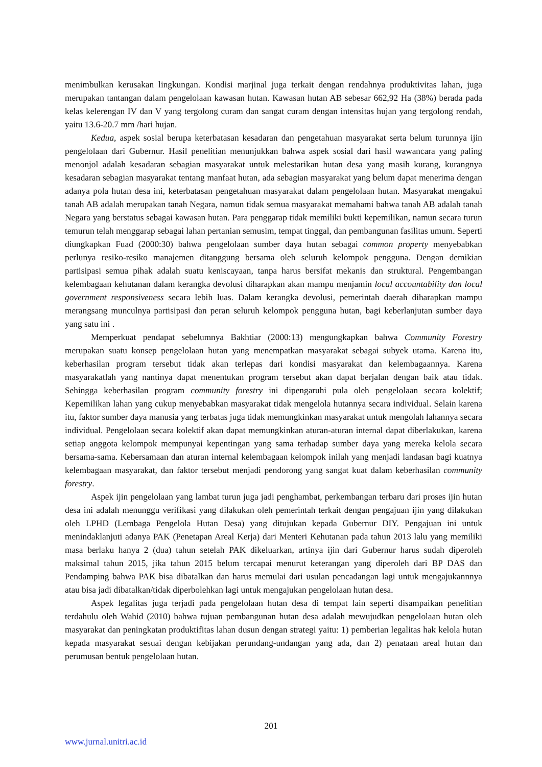menimbulkan kerusakan lingkungan. Kondisi marjinal juga terkait dengan rendahnya produktivitas lahan, juga merupakan tantangan dalam pengelolaan kawasan hutan. Kawasan hutan AB sebesar 662,92 Ha (38%) berada pada kelas kelerengan IV dan V yang tergolong curam dan sangat curam dengan intensitas hujan yang tergolong rendah, yaitu 13.6-20.7 mm /hari hujan.
Kedua, aspek sosial berupa keterbatasan kesadaran dan pengetahuan masyarakat serta belum turunnya ijin pengelolaan dari Gubernur. Hasil penelitian menunjukkan bahwa aspek sosial dari hasil wawancara yang paling menonjol adalah kesadaran sebagian masyarakat untuk melestarikan hutan desa yang masih kurang, kurangnya kesadaran sebagian masyarakat tentang manfaat hutan, ada sebagian masyarakat yang belum dapat menerima dengan adanya pola hutan desa ini, keterbatasan pengetahuan masyarakat dalam pengelolaan hutan. Masyarakat mengakui tanah AB adalah merupakan tanah Negara, namun tidak semua masyarakat memahami bahwa tanah AB adalah tanah Negara yang berstatus sebagai kawasan hutan. Para penggarap tidak memiliki bukti kepemilikan, namun secara turun temurun telah menggarap sebagai lahan pertanian semusim, tempat tinggal, dan pembangunan fasilitas umum. Seperti diungkapkan Fuad (2000:30) bahwa pengelolaan sumber daya hutan sebagai common property menyebabkan perlunya resiko-resiko manajemen ditanggung bersama oleh seluruh kelompok pengguna. Dengan demikian partisipasi semua pihak adalah suatu keniscayaan, tanpa harus bersifat mekanis dan struktural. Pengembangan kelembagaan kehutanan dalam kerangka devolusi diharapkan akan mampu menjamin local accountability dan local government responsiveness secara lebih luas. Dalam kerangka devolusi, pemerintah daerah diharapkan mampu merangsang munculnya partisipasi dan peran seluruh kelompok pengguna hutan, bagi keberlanjutan sumber daya yang satu ini .
Memperkuat pendapat sebelumnya Bakhtiar (2000:13) mengungkapkan bahwa Community Forestry merupakan suatu konsep pengelolaan hutan yang menempatkan masyarakat sebagai subyek utama. Karena itu, keberhasilan program tersebut tidak akan terlepas dari kondisi masyarakat dan kelembagaannya. Karena masyarakatlah yang nantinya dapat menentukan program tersebut akan dapat berjalan dengan baik atau tidak. Sehingga keberhasilan program community forestry ini dipengaruhi pula oleh pengelolaan secara kolektif; Kepemilikan lahan yang cukup menyebabkan masyarakat tidak mengelola hutannya secara individual. Selain karena itu, faktor sumber daya manusia yang terbatas juga tidak memungkinkan masyarakat untuk mengolah lahannya secara individual. Pengelolaan secara kolektif akan dapat memungkinkan aturan-aturan internal dapat diberlakukan, karena setiap anggota kelompok mempunyai kepentingan yang sama terhadap sumber daya yang mereka kelola secara bersama-sama. Kebersamaan dan aturan internal kelembagaan kelompok inilah yang menjadi landasan bagi kuatnya kelembagaan masyarakat, dan faktor tersebut menjadi pendorong yang sangat kuat dalam keberhasilan community forestry.
Aspek ijin pengelolaan yang lambat turun juga jadi penghambat, perkembangan terbaru dari proses ijin hutan desa ini adalah menunggu verifikasi yang dilakukan oleh pemerintah terkait dengan pengajuan ijin yang dilakukan oleh LPHD (Lembaga Pengelola Hutan Desa) yang ditujukan kepada Gubernur DIY. Pengajuan ini untuk menindaklanjuti adanya PAK (Penetapan Areal Kerja) dari Menteri Kehutanan pada tahun 2013 lalu yang memiliki masa berlaku hanya 2 (dua) tahun setelah PAK dikeluarkan, artinya ijin dari Gubernur harus sudah diperoleh maksimal tahun 2015, jika tahun 2015 belum tercapai menurut keterangan yang diperoleh dari BP DAS dan Pendamping bahwa PAK bisa dibatalkan dan harus memulai dari usulan pencadangan lagi untuk mengajukannnya atau bisa jadi dibatalkan/tidak diperbolehkan lagi untuk mengajukan pengelolaan hutan desa.
Aspek legalitas juga terjadi pada pengelolaan hutan desa di tempat lain seperti disampaikan penelitian terdahulu oleh Wahid (2010) bahwa tujuan pembangunan hutan desa adalah mewujudkan pengelolaan hutan oleh masyarakat dan peningkatan produktifitas lahan dusun dengan strategi yaitu: 1) pemberian legalitas hak kelola hutan kepada masyarakat sesuai dengan kebijakan perundang-undangan yang ada, dan 2) penataan areal hutan dan perumusan bentuk pengelolaan hutan.
201
www.jurnal.unitri.ac.id